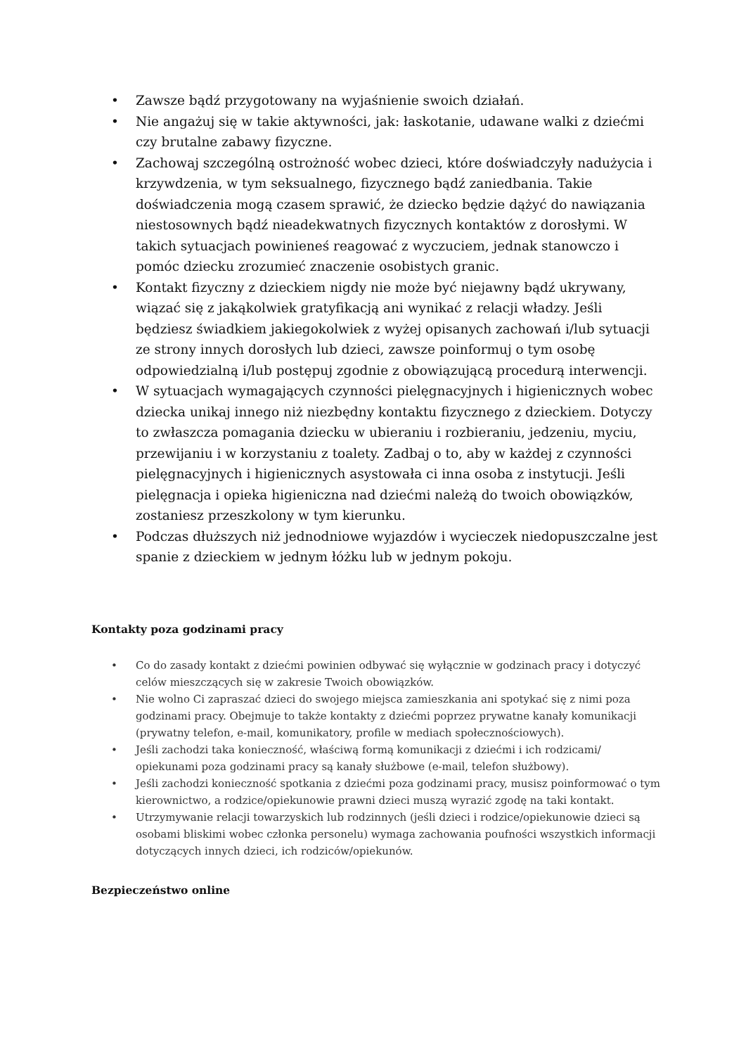• Zawsze bądź przygotowany na wyjaśnienie swoich działań.
• Nie angażuj się w takie aktywności, jak: łaskotanie, udawane walki z dziećmi czy brutalne zabawy fizyczne.
• Zachowaj szczególną ostrożność wobec dzieci, które doświadczyły nadużycia i krzywdzenia, w tym seksualnego, fizycznego bądź zaniedbania. Takie doświadczenia mogą czasem sprawić, że dziecko będzie dążyć do nawiązania niestosownych bądź nieadekwatnych fizycznych kontaktów z dorosłymi. W takich sytuacjach powinieneś reagować z wyczuciem, jednak stanowczo i pomóc dziecku zrozumieć znaczenie osobistych granic.
• Kontakt fizyczny z dzieckiem nigdy nie może być niejawny bądź ukrywany, wiązać się z jakąkolwiek gratyfikacją ani wynikać z relacji władzy. Jeśli będziesz świadkiem jakiegokolwiek z wyżej opisanych zachowań i/lub sytuacji ze strony innych dorosłych lub dzieci, zawsze poinformuj o tym osobę odpowiedzialną i/lub postępuj zgodnie z obowiązującą procedurą interwencji.
• W sytuacjach wymagających czynności pielęgnacyjnych i higienicznych wobec dziecka unikaj innego niż niezbędny kontaktu fizycznego z dzieckiem. Dotyczy to zwłaszcza pomagania dziecku w ubieraniu i rozbieraniu, jedzeniu, myciu, przewijaniu i w korzystaniu z toalety. Zadbaj o to, aby w każdej z czynności pielęgnacyjnych i higienicznych asystowała ci inna osoba z instytucji. Jeśli pielęgnacja i opieka higieniczna nad dziećmi należą do twoich obowiązków, zostaniesz przeszkolony w tym kierunku.
• Podczas dłuższych niż jednodniowe wyjazdów i wycieczek niedopuszczalne jest spanie z dzieckiem w jednym łóżku lub w jednym pokoju.
Kontakty poza godzinami pracy
• Co do zasady kontakt z dziećmi powinien odbywać się wyłącznie w godzinach pracy i dotyczyć celów mieszczących się w zakresie Twoich obowiązków.
• Nie wolno Ci zapraszać dzieci do swojego miejsca zamieszkania ani spotykać się z nimi poza godzinami pracy. Obejmuje to także kontakty z dziećmi poprzez prywatne kanały komunikacji (prywatny telefon, e-mail, komunikatory, profile w mediach społecznościowych).
• Jeśli zachodzi taka konieczność, właściwą formą komunikacji z dziećmi i ich rodzicami/ opiekunami poza godzinami pracy są kanały służbowe (e-mail, telefon służbowy).
• Jeśli zachodzi konieczność spotkania z dziećmi poza godzinami pracy, musisz poinformować o tym kierownictwo, a rodzice/opiekunowie prawni dzieci muszą wyrazić zgodę na taki kontakt.
• Utrzymywanie relacji towarzyskich lub rodzinnych (jeśli dzieci i rodzice/opiekunowie dzieci są osobami bliskimi wobec członka personelu) wymaga zachowania poufności wszystkich informacji dotyczących innych dzieci, ich rodziców/opiekunów.
Bezpieczeństwo online